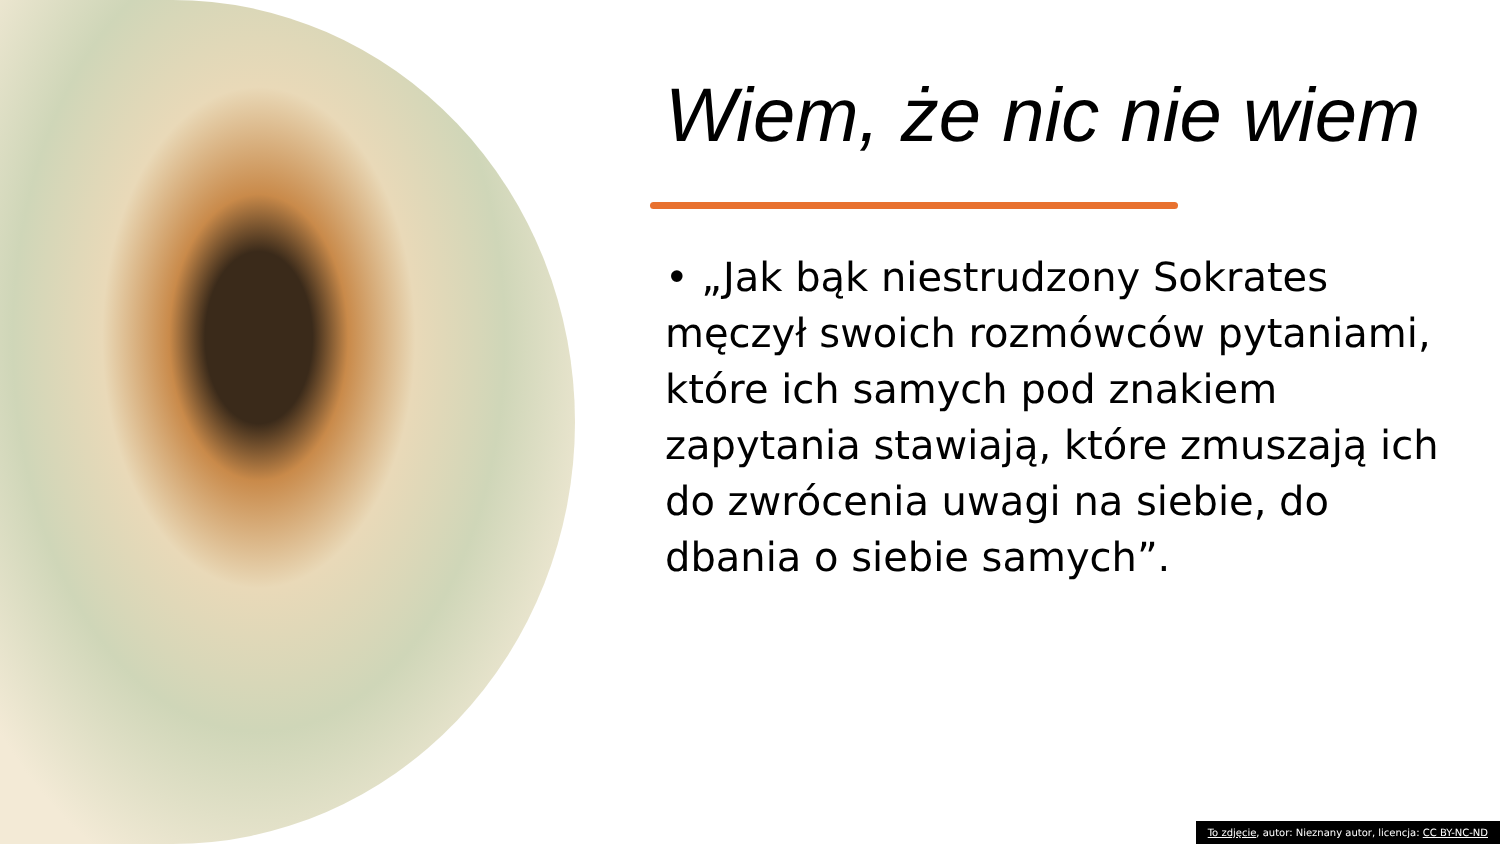Wiem, że nic nie wiem
• „Jak bąk niestrudzony Sokrates męczył swoich rozmówców pytaniami, które ich samych pod znakiem zapytania stawiają, które zmuszają ich do zwrócenia uwagi na siebie, do dbania o siebie samych”.
To zdjęcie, autor: Nieznany autor, licencja: CC BY-NC-ND